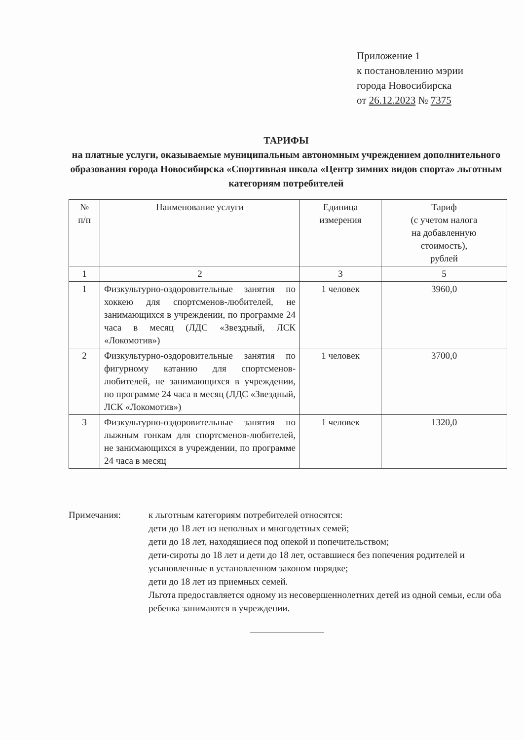Приложение 1
к постановлению мэрии
города Новосибирска
от 26.12.2023 № 7375
ТАРИФЫ
на платные услуги, оказываемые муниципальным автономным учреждением дополнительного образования города Новосибирска «Спортивная школа «Центр зимних видов спорта» льготным категориям потребителей
| № п/п | Наименование услуги | Единица измерения | Тариф (с учетом налога на добавленную стоимость), рублей |
| --- | --- | --- | --- |
| 1 | 2 | 3 | 5 |
| 1 | Физкультурно-оздоровительные занятия по хоккею для спортсменов-любителей, не занимающихся в учреждении, по программе 24 часа в месяц (ЛДС «Звездный, ЛСК «Локомотив») | 1 человек | 3960,0 |
| 2 | Физкультурно-оздоровительные занятия по фигурному катанию для спортсменов-любителей, не занимающихся в учреждении, по программе 24 часа в месяц (ЛДС «Звездный, ЛСК «Локомотив») | 1 человек | 3700,0 |
| 3 | Физкультурно-оздоровительные занятия по лыжным гонкам для спортсменов-любителей, не занимающихся в учреждении, по программе 24 часа в месяц | 1 человек | 1320,0 |
Примечания: к льготным категориям потребителей относятся:
дети до 18 лет из неполных и многодетных семей;
дети до 18 лет, находящиеся под опекой и попечительством;
дети-сироты до 18 лет и дети до 18 лет, оставшиеся без попечения родителей и усыновленные в установленном законом порядке;
дети до 18 лет из приемных семей.
Льгота предоставляется одному из несовершеннолетних детей из одной семьи, если оба ребенка занимаются в учреждении.